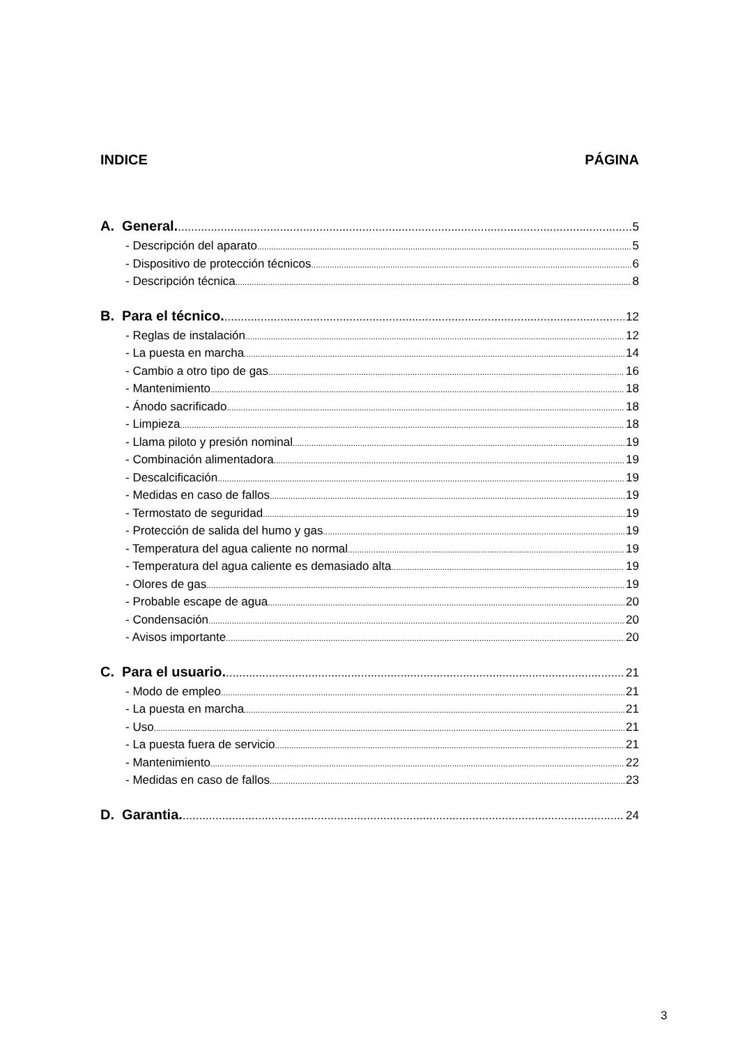INDICE PÁGINA
A. General. 5
- Descripción del aparato 5
- Dispositivo de protección técnicos 6
- Descripción técnica 8
B. Para el técnico. 12
- Reglas de instalación 12
- La puesta en marcha 14
- Cambio a otro tipo de gas 16
- Mantenimiento 18
- Ánodo sacrificado 18
- Limpieza 18
- Llama piloto y presión nominal 19
- Combinación alimentadora 19
- Descalcificación 19
- Medidas en caso de fallos 19
- Termostato de seguridad 19
- Protección de salida del humo y gas 19
- Temperatura del agua caliente no normal 19
- Temperatura del agua caliente es demasiado alta 19
- Olores de gas 19
- Probable escape de agua 20
- Condensación 20
- Avisos importante 20
C. Para el usuario. 21
- Modo de empleo 21
- La puesta en marcha 21
- Uso 21
- La puesta fuera de servicio 21
- Mantenimiento 22
- Medidas en caso de fallos 23
D. Garantia. 24
3